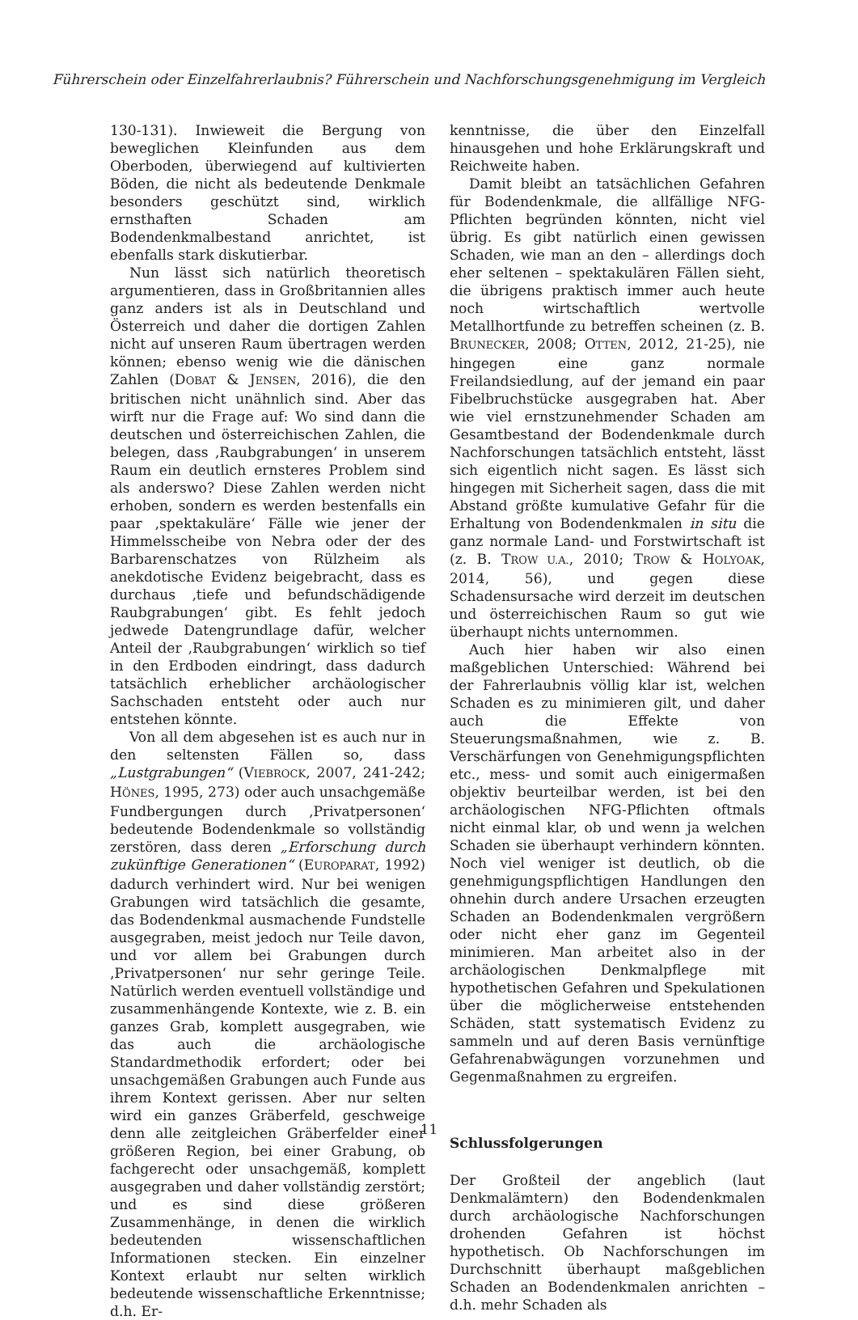Führerschein oder Einzelfahrerlaubnis? Führerschein und Nachforschungsgenehmigung im Vergleich
130-131). Inwieweit die Bergung von beweglichen Kleinfunden aus dem Oberboden, überwiegend auf kultivierten Böden, die nicht als bedeutende Denkmale besonders geschützt sind, wirklich ernsthaften Schaden am Bodendenkmalbestand anrichtet, ist ebenfalls stark diskutierbar.
Nun lässt sich natürlich theoretisch argumentieren, dass in Großbritannien alles ganz anders ist als in Deutschland und Österreich und daher die dortigen Zahlen nicht auf unseren Raum übertragen werden können; ebenso wenig wie die dänischen Zahlen (DOBAT & JENSEN, 2016), die den britischen nicht unähnlich sind. Aber das wirft nur die Frage auf: Wo sind dann die deutschen und österreichischen Zahlen, die belegen, dass ‚Raubgrabungen‘ in unserem Raum ein deutlich ernsteres Problem sind als anderswo? Diese Zahlen werden nicht erhoben, sondern es werden bestenfalls ein paar ‚spektakuläre‘ Fälle wie jener der Himmelsscheibe von Nebra oder der des Barbarenschatzes von Rülzheim als anekdotische Evidenz beigebracht, dass es durchaus ‚tiefe und befundschädigende Raubgrabungen‘ gibt. Es fehlt jedoch jedwede Datengrundlage dafür, welcher Anteil der ‚Raubgrabungen‘ wirklich so tief in den Erdboden eindringt, dass dadurch tatsächlich erheblicher archäologischer Sachschaden entsteht oder auch nur entstehen könnte.
Von all dem abgesehen ist es auch nur in den seltensten Fällen so, dass „Lustgrabungen“ (VIEBROCK, 2007, 241-242; HÖNES, 1995, 273) oder auch unsachgemäße Fundbergungen durch ‚Privatpersonen‘ bedeutende Bodendenkmale so vollständig zerstören, dass deren „Erforschung durch zukünftige Generationen“ (EUROPARAT, 1992) dadurch verhindert wird. Nur bei wenigen Grabungen wird tatsächlich die gesamte, das Bodendenkmal ausmachende Fundstelle ausgegraben, meist jedoch nur Teile davon, und vor allem bei Grabungen durch ‚Privatpersonen‘ nur sehr geringe Teile. Natürlich werden eventuell vollständige und zusammenhängende Kontexte, wie z. B. ein ganzes Grab, komplett ausgegraben, wie das auch die archäologische Standardmethodik erfordert; oder bei unsachgemäßen Grabungen auch Funde aus ihrem Kontext gerissen. Aber nur selten wird ein ganzes Gräberfeld, geschweige denn alle zeitgleichen Gräberfelder einer größeren Region, bei einer Grabung, ob fachgerecht oder unsachgemäß, komplett ausgegraben und daher vollständig zerstört; und es sind diese größeren Zusammenhänge, in denen die wirklich bedeutenden wissenschaftlichen Informationen stecken. Ein einzelner Kontext erlaubt nur selten wirklich bedeutende wissenschaftliche Erkenntnisse; d.h. Er-
kenntnisse, die über den Einzelfall hinausgehen und hohe Erklärungskraft und Reichweite haben.
Damit bleibt an tatsächlichen Gefahren für Bodendenkmale, die allfällige NFG-Pflichten begründen könnten, nicht viel übrig. Es gibt natürlich einen gewissen Schaden, wie man an den – allerdings doch eher seltenen – spektakulären Fällen sieht, die übrigens praktisch immer auch heute noch wirtschaftlich wertvolle Metallhortfunde zu betreffen scheinen (z. B. BRUNECKER, 2008; OTTEN, 2012, 21-25), nie hingegen eine ganz normale Freilandsiedlung, auf der jemand ein paar Fibelbruchstücke ausgegraben hat. Aber wie viel ernstzunehmender Schaden am Gesamtbestand der Bodendenkmale durch Nachforschungen tatsächlich entsteht, lässt sich eigentlich nicht sagen. Es lässt sich hingegen mit Sicherheit sagen, dass die mit Abstand größte kumulative Gefahr für die Erhaltung von Bodendenkmalen in situ die ganz normale Land- und Forstwirtschaft ist (z. B. TROW U.A., 2010; TROW & HOLYOAK, 2014, 56), und gegen diese Schadensursache wird derzeit im deutschen und österreichischen Raum so gut wie überhaupt nichts unternommen.
Auch hier haben wir also einen maßgeblichen Unterschied: Während bei der Fahrerlaubnis völlig klar ist, welchen Schaden es zu minimieren gilt, und daher auch die Effekte von Steuerungsmaßnahmen, wie z. B. Verschärfungen von Genehmigungspflichten etc., mess- und somit auch einigermaßen objektiv beurteilbar werden, ist bei den archäologischen NFG-Pflichten oftmals nicht einmal klar, ob und wenn ja welchen Schaden sie überhaupt verhindern könnten. Noch viel weniger ist deutlich, ob die genehmigungspflichtigen Handlungen den ohnehin durch andere Ursachen erzeugten Schaden an Bodendenkmalen vergrößern oder nicht eher ganz im Gegenteil minimieren. Man arbeitet also in der archäologischen Denkmalpflege mit hypothetischen Gefahren und Spekulationen über die möglicherweise entstehenden Schäden, statt systematisch Evidenz zu sammeln und auf deren Basis vernünftige Gefahrenabwägungen vorzunehmen und Gegenmaßnahmen zu ergreifen.
Schlussfolgerungen
Der Großteil der angeblich (laut Denkmalämtern) den Bodendenkmalen durch archäologische Nachforschungen drohenden Gefahren ist höchst hypothetisch. Ob Nachforschungen im Durchschnitt überhaupt maßgeblichen Schaden an Bodendenkmalen anrichten – d.h. mehr Schaden als
11